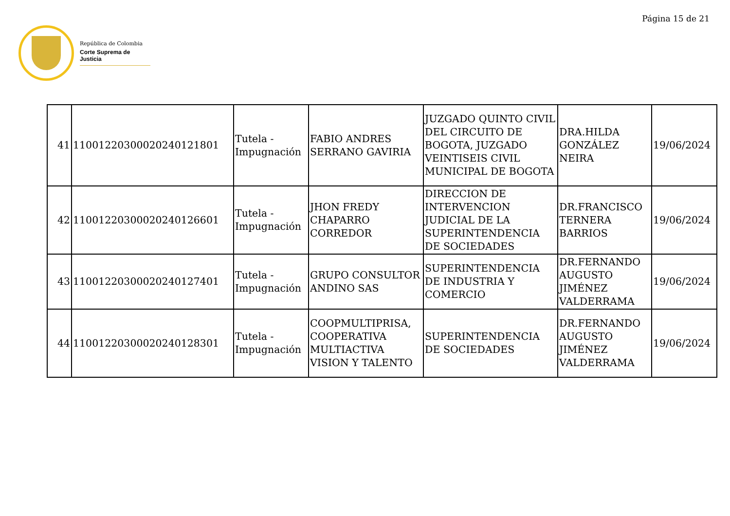Página 15 de 21
República de Colombia
Corte Suprema de Justicia
| 41 | 11001220300020240121801 | Tutela - Impugnación | FABIO ANDRES SERRANO GAVIRIA | JUZGADO QUINTO CIVIL DEL CIRCUITO DE BOGOTA, JUZGADO VEINTISEIS CIVIL MUNICIPAL DE BOGOTA | DRA.HILDA GONZÁLEZ NEIRA | 19/06/2024 |
| 42 | 11001220300020240126601 | Tutela - Impugnación | JHON FREDY CHAPARRO CORREDOR | DIRECCION DE INTERVENCION JUDICIAL DE LA SUPERINTENDENCIA DE SOCIEDADES | DR.FRANCISCO TERNERA BARRIOS | 19/06/2024 |
| 43 | 11001220300020240127401 | Tutela - Impugnación | GRUPO CONSULTOR ANDINO SAS | SUPERINTENDENCIA DE INDUSTRIA Y COMERCIO | DR.FERNANDO AUGUSTO JIMÉNEZ VALDERRAMA | 19/06/2024 |
| 44 | 11001220300020240128301 | Tutela - Impugnación | COOPMULTIPRISA, COOPERATIVA MULTIACTIVA VISION Y TALENTO | SUPERINTENDENCIA DE SOCIEDADES | DR.FERNANDO AUGUSTO JIMÉNEZ VALDERRAMA | 19/06/2024 |